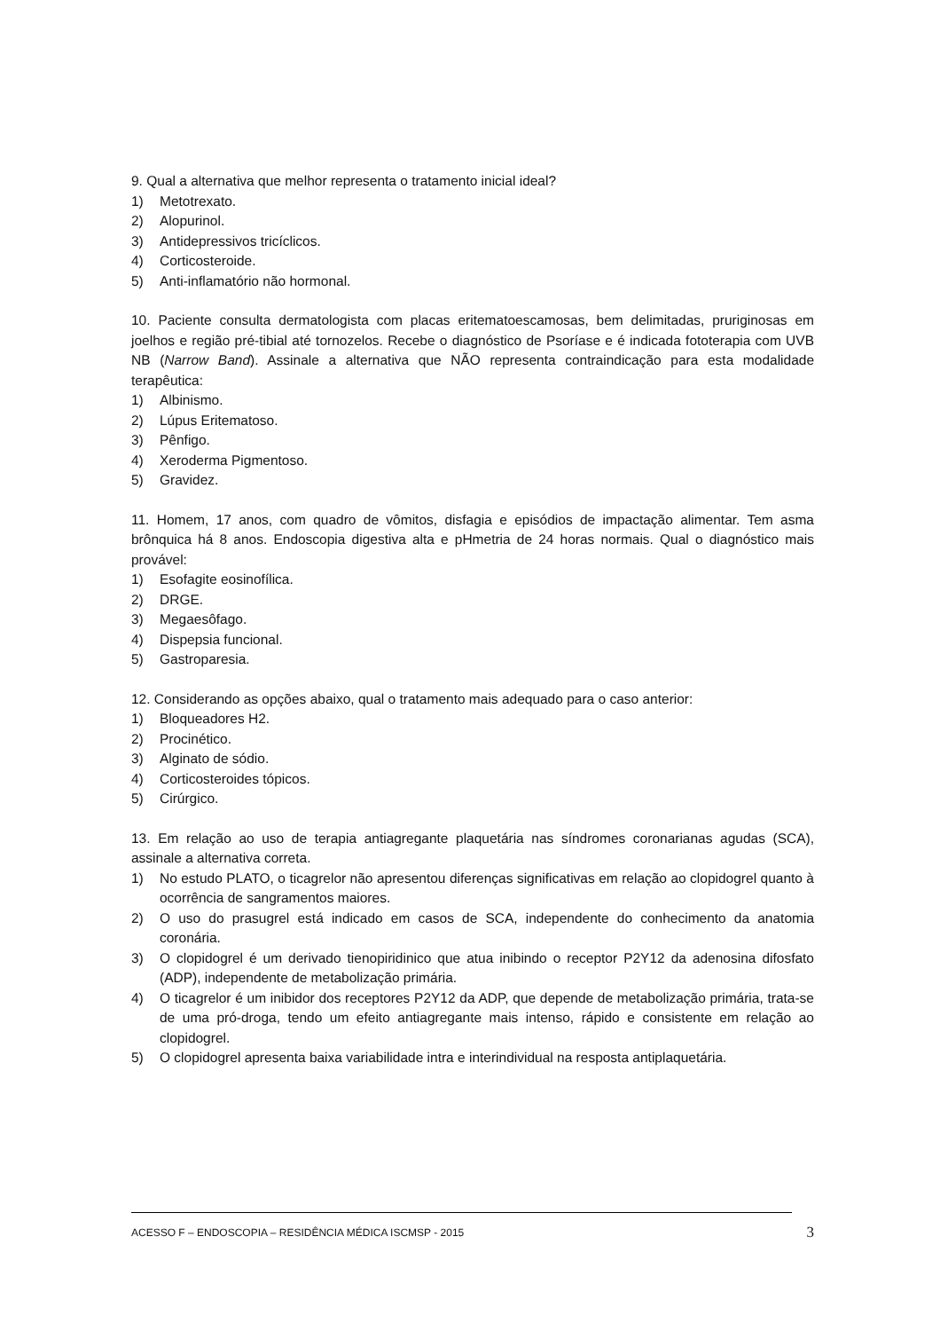9. Qual a alternativa que melhor representa o tratamento inicial ideal?
1) Metotrexato.
2) Alopurinol.
3) Antidepressivos tricíclicos.
4) Corticosteroide.
5) Anti-inflamatório não hormonal.
10. Paciente consulta dermatologista com placas eritematoescamosas, bem delimitadas, pruriginosas em joelhos e região pré-tibial até tornozelos. Recebe o diagnóstico de Psoríase e é indicada fototerapia com UVB NB (Narrow Band). Assinale a alternativa que NÃO representa contraindicação para esta modalidade terapêutica:
1) Albinismo.
2) Lúpus Eritematoso.
3) Pênfigo.
4) Xeroderma Pigmentoso.
5) Gravidez.
11. Homem, 17 anos, com quadro de vômitos, disfagia e episódios de impactação alimentar. Tem asma brônquica há 8 anos. Endoscopia digestiva alta e pHmetria de 24 horas normais. Qual o diagnóstico mais provável:
1) Esofagite eosinofílica.
2) DRGE.
3) Megaesôfago.
4) Dispepsia funcional.
5) Gastroparesia.
12. Considerando as opções abaixo, qual o tratamento mais adequado para o caso anterior:
1) Bloqueadores H2.
2) Procinético.
3) Alginato de sódio.
4) Corticosteroides tópicos.
5) Cirúrgico.
13. Em relação ao uso de terapia antiagregante plaquetária nas síndromes coronarianas agudas (SCA), assinale a alternativa correta.
1) No estudo PLATO, o ticagrelor não apresentou diferenças significativas em relação ao clopidogrel quanto à ocorrência de sangramentos maiores.
2) O uso do prasugrel está indicado em casos de SCA, independente do conhecimento da anatomia coronária.
3) O clopidogrel é um derivado tienopiridinico que atua inibindo o receptor P2Y12 da adenosina difosfato (ADP), independente de metabolização primária.
4) O ticagrelor é um inibidor dos receptores P2Y12 da ADP, que depende de metabolização primária, trata-se de uma pró-droga, tendo um efeito antiagregante mais intenso, rápido e consistente em relação ao clopidogrel.
5) O clopidogrel apresenta baixa variabilidade intra e interindividual na resposta antiplaquetária.
ACESSO F – ENDOSCOPIA – RESIDÊNCIA MÉDICA ISCMSP - 2015 3